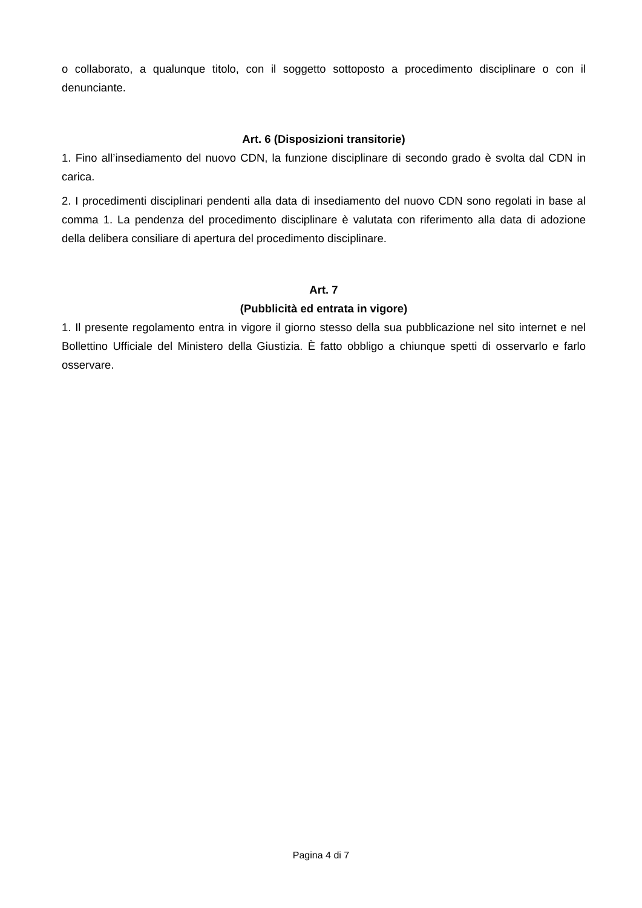o collaborato, a qualunque titolo, con il soggetto sottoposto a procedimento disciplinare o con il denunciante.
Art. 6 (Disposizioni transitorie)
1. Fino all’insediamento del nuovo CDN, la funzione disciplinare di secondo grado è svolta dal CDN in carica.
2. I procedimenti disciplinari pendenti alla data di insediamento del nuovo CDN sono regolati in base al comma 1. La pendenza del procedimento disciplinare è valutata con riferimento alla data di adozione della delibera consiliare di apertura del procedimento disciplinare.
Art. 7
(Pubblicità ed entrata in vigore)
1. Il presente regolamento entra in vigore il giorno stesso della sua pubblicazione nel sito internet e nel Bollettino Ufficiale del Ministero della Giustizia. È fatto obbligo a chiunque spetti di osservarlo e farlo osservare.
Pagina 4 di 7